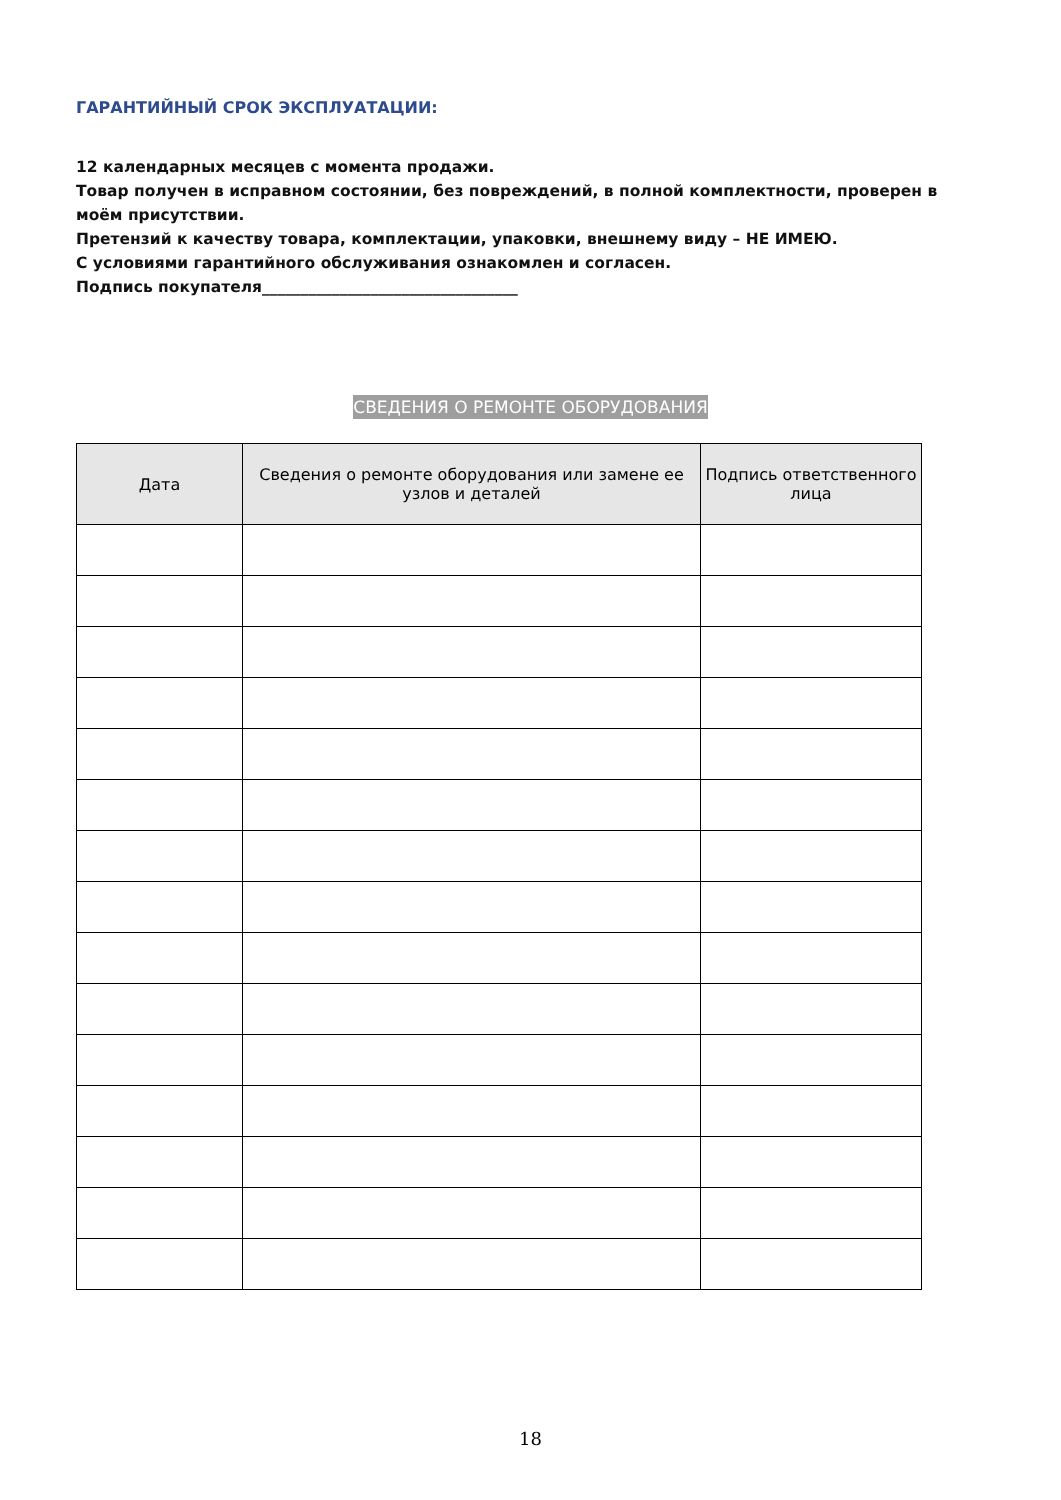ГАРАНТИЙНЫЙ СРОК ЭКСПЛУАТАЦИИ:
12 календарных месяцев с момента продажи.
Товар получен в исправном состоянии, без повреждений, в полной комплектности, проверен в моём присутствии.
Претензий к качеству товара, комплектации, упаковки, внешнему виду – НЕ ИМЕЮ.
С условиями гарантийного обслуживания ознакомлен и согласен.
Подпись покупателя_________________________________
СВЕДЕНИЯ О РЕМОНТЕ ОБОРУДОВАНИЯ
| Дата | Сведения о ремонте оборудования или замене ее узлов и деталей | Подпись ответственного лица |
| --- | --- | --- |
18